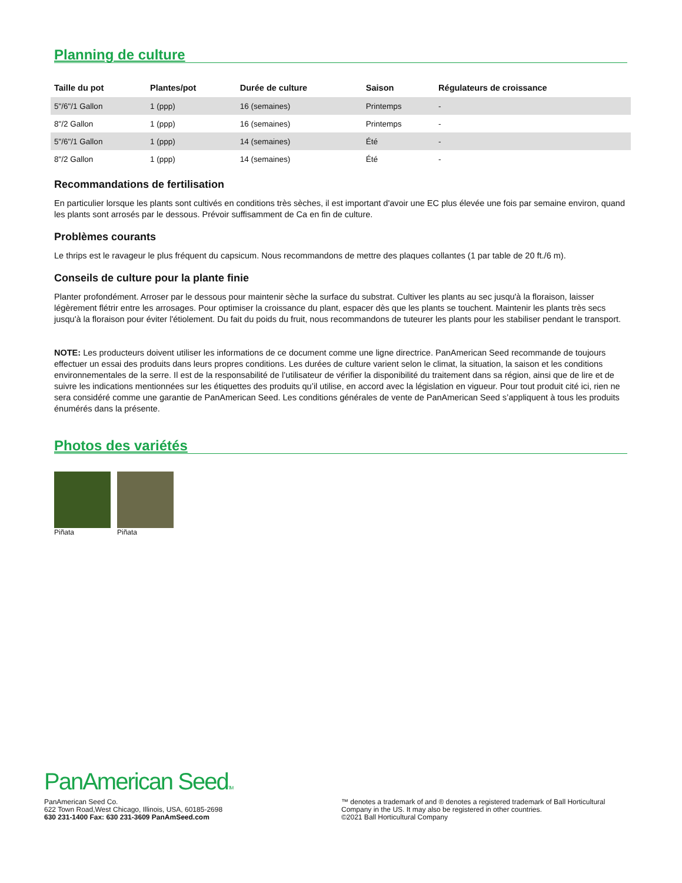Planning de culture
| Taille du pot | Plantes/pot | Durée de culture | Saison | Régulateurs de croissance |
| --- | --- | --- | --- | --- |
| 5"/6"/1 Gallon | 1 (ppp) | 16 (semaines) | Printemps | - |
| 8"/2 Gallon | 1 (ppp) | 16 (semaines) | Printemps | - |
| 5"/6"/1 Gallon | 1 (ppp) | 14 (semaines) | Été | - |
| 8"/2 Gallon | 1 (ppp) | 14 (semaines) | Été | - |
Recommandations de fertilisation
En particulier lorsque les plants sont cultivés en conditions très sèches, il est important d'avoir une EC plus élevée une fois par semaine environ, quand les plants sont arrosés par le dessous. Prévoir suffisamment de Ca en fin de culture.
Problèmes courants
Le thrips est le ravageur le plus fréquent du capsicum. Nous recommandons de mettre des plaques collantes (1 par table de 20 ft./6 m).
Conseils de culture pour la plante finie
Planter profondément. Arroser par le dessous pour maintenir sèche la surface du substrat. Cultiver les plants au sec jusqu'à la floraison, laisser légèrement flétrir entre les arrosages. Pour optimiser la croissance du plant, espacer dès que les plants se touchent. Maintenir les plants très secs jusqu'à la floraison pour éviter l'étiolement. Du fait du poids du fruit, nous recommandons de tuteurer les plants pour les stabiliser pendant le transport.
NOTE: Les producteurs doivent utiliser les informations de ce document comme une ligne directrice. PanAmerican Seed recommande de toujours effectuer un essai des produits dans leurs propres conditions. Les durées de culture varient selon le climat, la situation, la saison et les conditions environnementales de la serre. Il est de la responsabilité de l’utilisateur de vérifier la disponibilité du traitement dans sa région, ainsi que de lire et de suivre les indications mentionnées sur les étiquettes des produits qu’il utilise, en accord avec la législation en vigueur. Pour tout produit cité ici, rien ne sera considéré comme une garantie de PanAmerican Seed. Les conditions générales de vente de PanAmerican Seed s’appliquent à tous les produits énumérés dans la présente.
Photos des variétés
Piñata Piñata
PanAmerican SeedTM
PanAmerican Seed Co.
622 Town Road,West Chicago, Illinois, USA, 60185-2698
630 231-1400 Fax: 630 231-3609 PanAmSeed.com
™ denotes a trademark of and ® denotes a registered trademark of Ball Horticultural Company in the US. It may also be registered in other countries.
©2021 Ball Horticultural Company